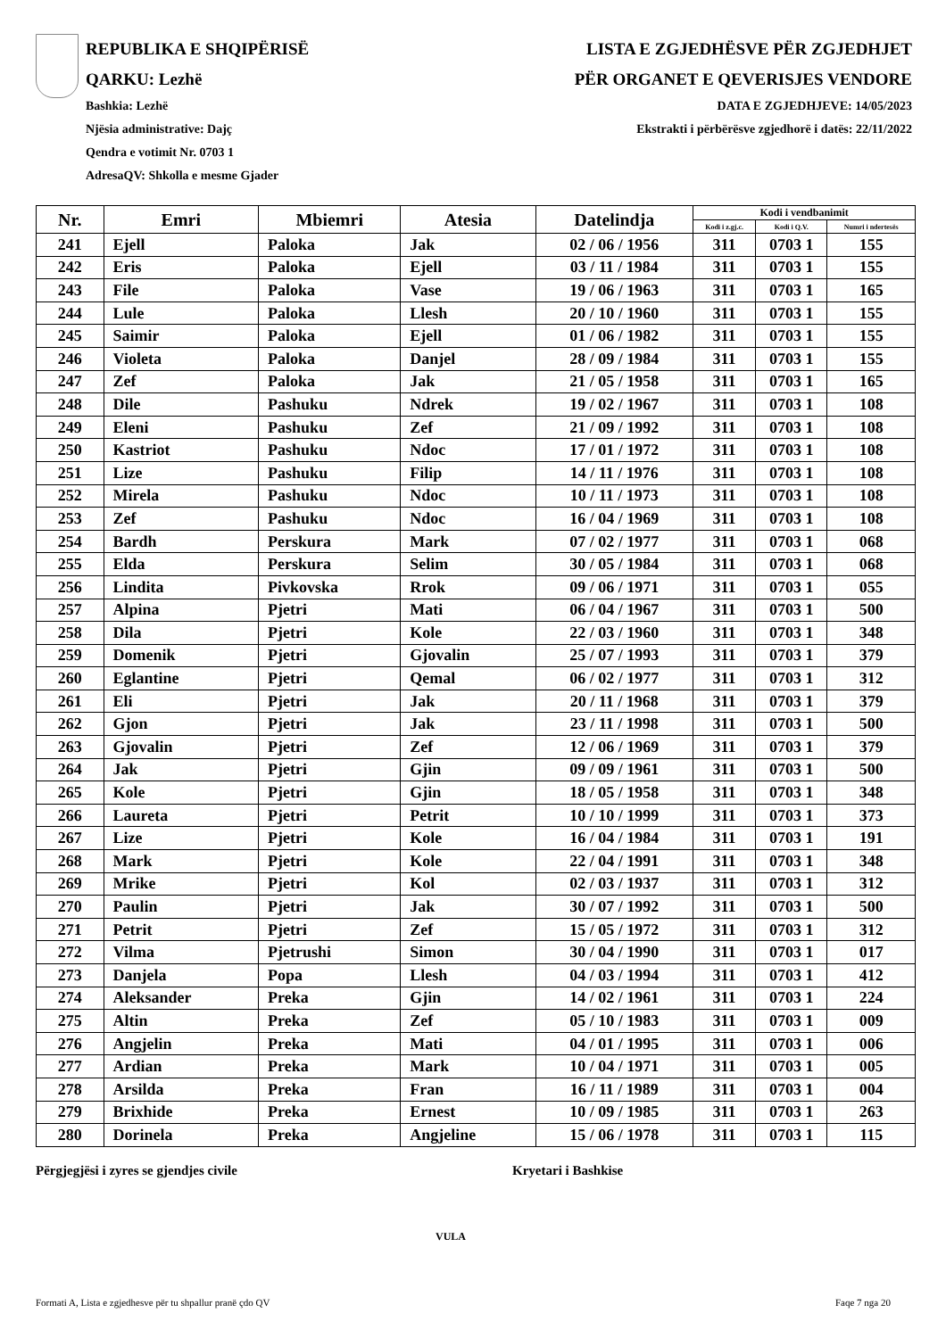REPUBLIKA E SHQIPËRISË
QARKU: Lezhë
Bashkia: Lezhë
Njësia administrative: Dajç
Qendra e votimit Nr. 0703 1
AdresaQV: Shkolla e mesme Gjader
LISTA E ZGJEDHËSVE PËR ZGJEDHJET
PËR ORGANET E QEVERISJES VENDORE
DATA E ZGJEDHJEVE: 14/05/2023
Ekstrakti i përbërësve zgjedhorë i datës: 22/11/2022
| Nr. | Emri | Mbiemri | Atesia | Datelindja | Kodi i vendbanimit | | |
| --- | --- | --- | --- | --- | --- | --- | --- |
| | | | | | Kodi i z.gj.c. | Kodi i Q.V. | Numri i ndertesës |
| 241 | Ejell | Paloka | Jak | 02 / 06 / 1956 | 311 | 0703 1 | 155 |
| 242 | Eris | Paloka | Ejell | 03 / 11 / 1984 | 311 | 0703 1 | 155 |
| 243 | File | Paloka | Vase | 19 / 06 / 1963 | 311 | 0703 1 | 165 |
| 244 | Lule | Paloka | Llesh | 20 / 10 / 1960 | 311 | 0703 1 | 155 |
| 245 | Saimir | Paloka | Ejell | 01 / 06 / 1982 | 311 | 0703 1 | 155 |
| 246 | Violeta | Paloka | Danjel | 28 / 09 / 1984 | 311 | 0703 1 | 155 |
| 247 | Zef | Paloka | Jak | 21 / 05 / 1958 | 311 | 0703 1 | 165 |
| 248 | Dile | Pashuku | Ndrek | 19 / 02 / 1967 | 311 | 0703 1 | 108 |
| 249 | Eleni | Pashuku | Zef | 21 / 09 / 1992 | 311 | 0703 1 | 108 |
| 250 | Kastriot | Pashuku | Ndoc | 17 / 01 / 1972 | 311 | 0703 1 | 108 |
| 251 | Lize | Pashuku | Filip | 14 / 11 / 1976 | 311 | 0703 1 | 108 |
| 252 | Mirela | Pashuku | Ndoc | 10 / 11 / 1973 | 311 | 0703 1 | 108 |
| 253 | Zef | Pashuku | Ndoc | 16 / 04 / 1969 | 311 | 0703 1 | 108 |
| 254 | Bardh | Perskura | Mark | 07 / 02 / 1977 | 311 | 0703 1 | 068 |
| 255 | Elda | Perskura | Selim | 30 / 05 / 1984 | 311 | 0703 1 | 068 |
| 256 | Lindita | Pivkovska | Rrok | 09 / 06 / 1971 | 311 | 0703 1 | 055 |
| 257 | Alpina | Pjetri | Mati | 06 / 04 / 1967 | 311 | 0703 1 | 500 |
| 258 | Dila | Pjetri | Kole | 22 / 03 / 1960 | 311 | 0703 1 | 348 |
| 259 | Domenik | Pjetri | Gjovalin | 25 / 07 / 1993 | 311 | 0703 1 | 379 |
| 260 | Eglantine | Pjetri | Qemal | 06 / 02 / 1977 | 311 | 0703 1 | 312 |
| 261 | Eli | Pjetri | Jak | 20 / 11 / 1968 | 311 | 0703 1 | 379 |
| 262 | Gjon | Pjetri | Jak | 23 / 11 / 1998 | 311 | 0703 1 | 500 |
| 263 | Gjovalin | Pjetri | Zef | 12 / 06 / 1969 | 311 | 0703 1 | 379 |
| 264 | Jak | Pjetri | Gjin | 09 / 09 / 1961 | 311 | 0703 1 | 500 |
| 265 | Kole | Pjetri | Gjin | 18 / 05 / 1958 | 311 | 0703 1 | 348 |
| 266 | Laureta | Pjetri | Petrit | 10 / 10 / 1999 | 311 | 0703 1 | 373 |
| 267 | Lize | Pjetri | Kole | 16 / 04 / 1984 | 311 | 0703 1 | 191 |
| 268 | Mark | Pjetri | Kole | 22 / 04 / 1991 | 311 | 0703 1 | 348 |
| 269 | Mrike | Pjetri | Kol | 02 / 03 / 1937 | 311 | 0703 1 | 312 |
| 270 | Paulin | Pjetri | Jak | 30 / 07 / 1992 | 311 | 0703 1 | 500 |
| 271 | Petrit | Pjetri | Zef | 15 / 05 / 1972 | 311 | 0703 1 | 312 |
| 272 | Vilma | Pjetrushi | Simon | 30 / 04 / 1990 | 311 | 0703 1 | 017 |
| 273 | Danjela | Popa | Llesh | 04 / 03 / 1994 | 311 | 0703 1 | 412 |
| 274 | Aleksander | Preka | Gjin | 14 / 02 / 1961 | 311 | 0703 1 | 224 |
| 275 | Altin | Preka | Zef | 05 / 10 / 1983 | 311 | 0703 1 | 009 |
| 276 | Angjelin | Preka | Mati | 04 / 01 / 1995 | 311 | 0703 1 | 006 |
| 277 | Ardian | Preka | Mark | 10 / 04 / 1971 | 311 | 0703 1 | 005 |
| 278 | Arsilda | Preka | Fran | 16 / 11 / 1989 | 311 | 0703 1 | 004 |
| 279 | Brixhide | Preka | Ernest | 10 / 09 / 1985 | 311 | 0703 1 | 263 |
| 280 | Dorinela | Preka | Angjeline | 15 / 06 / 1978 | 311 | 0703 1 | 115 |
Përgjegjësi i zyres se gjendjes civile Kryetari i Bashkise
VULA
Formati A, Lista e zgjedhesve për tu shpallur pranë çdo QV Faqe 7 nga 20